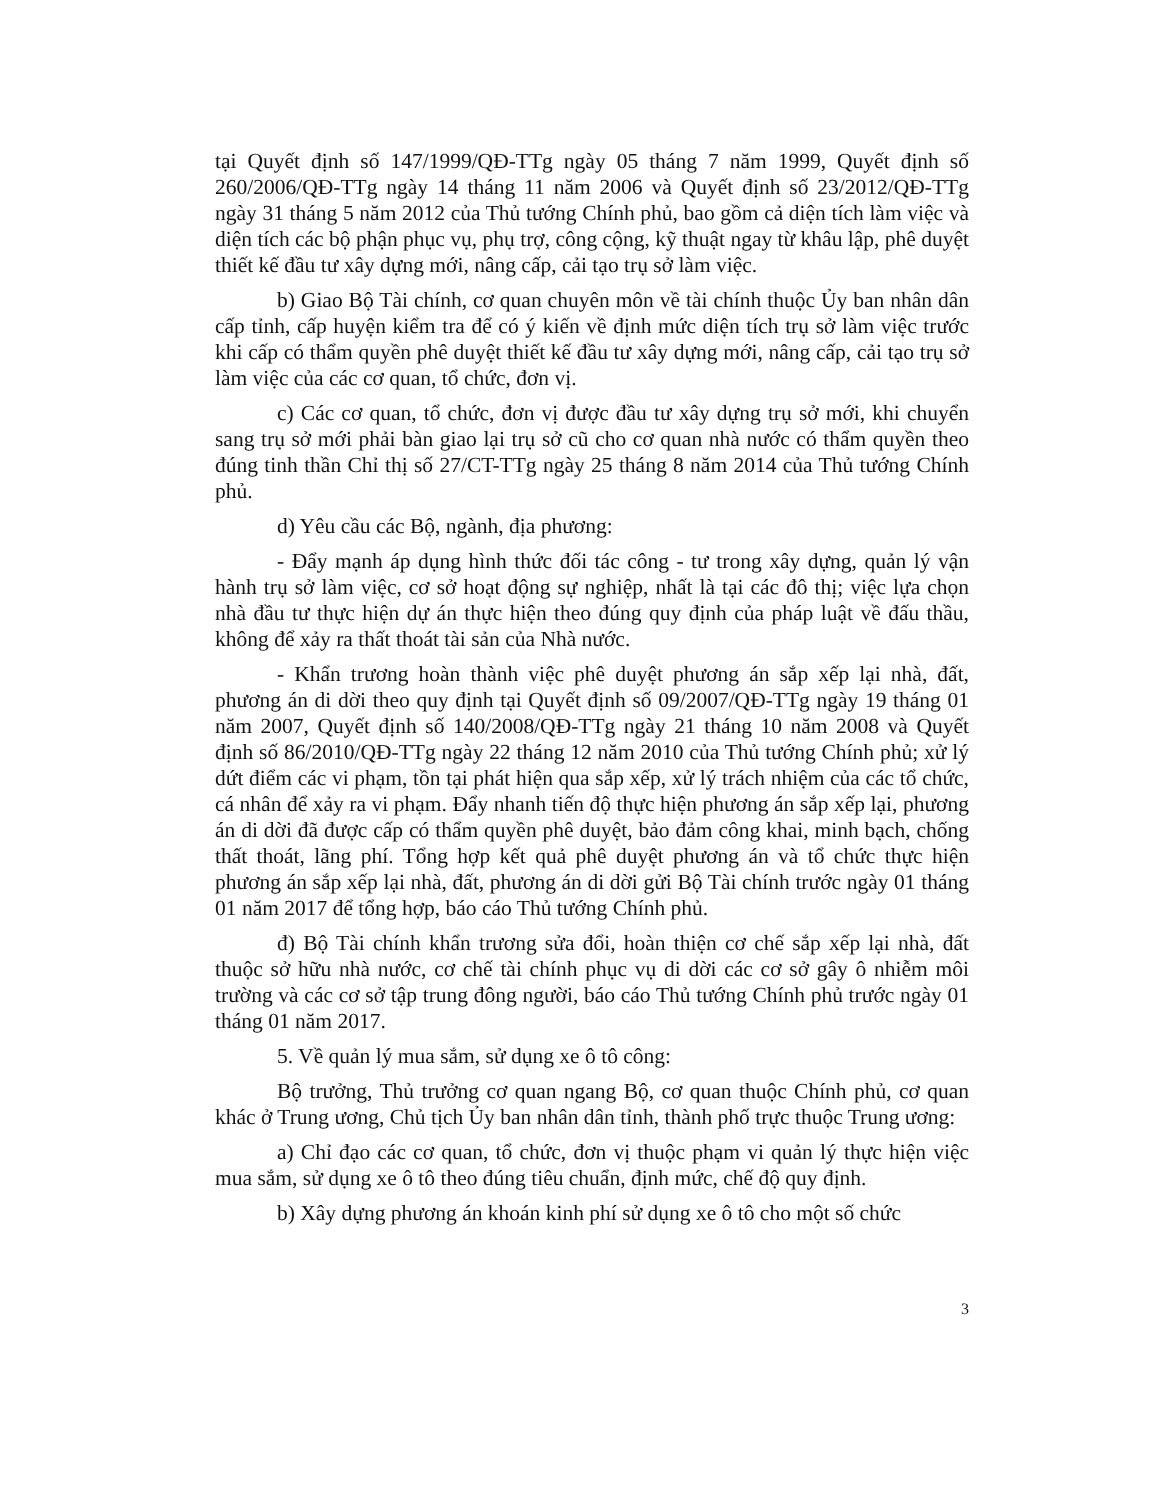tại Quyết định số 147/1999/QĐ-TTg ngày 05 tháng 7 năm 1999, Quyết định số 260/2006/QĐ-TTg ngày 14 tháng 11 năm 2006 và Quyết định số 23/2012/QĐ-TTg ngày 31 tháng 5 năm 2012 của Thủ tướng Chính phủ, bao gồm cả diện tích làm việc và diện tích các bộ phận phục vụ, phụ trợ, công cộng, kỹ thuật ngay từ khâu lập, phê duyệt thiết kế đầu tư xây dựng mới, nâng cấp, cải tạo trụ sở làm việc.
b) Giao Bộ Tài chính, cơ quan chuyên môn về tài chính thuộc Ủy ban nhân dân cấp tỉnh, cấp huyện kiểm tra để có ý kiến về định mức diện tích trụ sở làm việc trước khi cấp có thẩm quyền phê duyệt thiết kế đầu tư xây dựng mới, nâng cấp, cải tạo trụ sở làm việc của các cơ quan, tổ chức, đơn vị.
c) Các cơ quan, tổ chức, đơn vị được đầu tư xây dựng trụ sở mới, khi chuyển sang trụ sở mới phải bàn giao lại trụ sở cũ cho cơ quan nhà nước có thẩm quyền theo đúng tinh thần Chỉ thị số 27/CT-TTg ngày 25 tháng 8 năm 2014 của Thủ tướng Chính phủ.
d) Yêu cầu các Bộ, ngành, địa phương:
- Đẩy mạnh áp dụng hình thức đối tác công - tư trong xây dựng, quản lý vận hành trụ sở làm việc, cơ sở hoạt động sự nghiệp, nhất là tại các đô thị; việc lựa chọn nhà đầu tư thực hiện dự án thực hiện theo đúng quy định của pháp luật về đấu thầu, không để xảy ra thất thoát tài sản của Nhà nước.
- Khẩn trương hoàn thành việc phê duyệt phương án sắp xếp lại nhà, đất, phương án di dời theo quy định tại Quyết định số 09/2007/QĐ-TTg ngày 19 tháng 01 năm 2007, Quyết định số 140/2008/QĐ-TTg ngày 21 tháng 10 năm 2008 và Quyết định số 86/2010/QĐ-TTg ngày 22 tháng 12 năm 2010 của Thủ tướng Chính phủ; xử lý dứt điểm các vi phạm, tồn tại phát hiện qua sắp xếp, xử lý trách nhiệm của các tổ chức, cá nhân để xảy ra vi phạm. Đẩy nhanh tiến độ thực hiện phương án sắp xếp lại, phương án di dời đã được cấp có thẩm quyền phê duyệt, bảo đảm công khai, minh bạch, chống thất thoát, lãng phí. Tổng hợp kết quả phê duyệt phương án và tổ chức thực hiện phương án sắp xếp lại nhà, đất, phương án di dời gửi Bộ Tài chính trước ngày 01 tháng 01 năm 2017 để tổng hợp, báo cáo Thủ tướng Chính phủ.
đ) Bộ Tài chính khẩn trương sửa đổi, hoàn thiện cơ chế sắp xếp lại nhà, đất thuộc sở hữu nhà nước, cơ chế tài chính phục vụ di dời các cơ sở gây ô nhiễm môi trường và các cơ sở tập trung đông người, báo cáo Thủ tướng Chính phủ trước ngày 01 tháng 01 năm 2017.
5. Về quản lý mua sắm, sử dụng xe ô tô công:
Bộ trưởng, Thủ trưởng cơ quan ngang Bộ, cơ quan thuộc Chính phủ, cơ quan khác ở Trung ương, Chủ tịch Ủy ban nhân dân tỉnh, thành phố trực thuộc Trung ương:
a) Chỉ đạo các cơ quan, tổ chức, đơn vị thuộc phạm vi quản lý thực hiện việc mua sắm, sử dụng xe ô tô theo đúng tiêu chuẩn, định mức, chế độ quy định.
b) Xây dựng phương án khoán kinh phí sử dụng xe ô tô cho một số chức
3